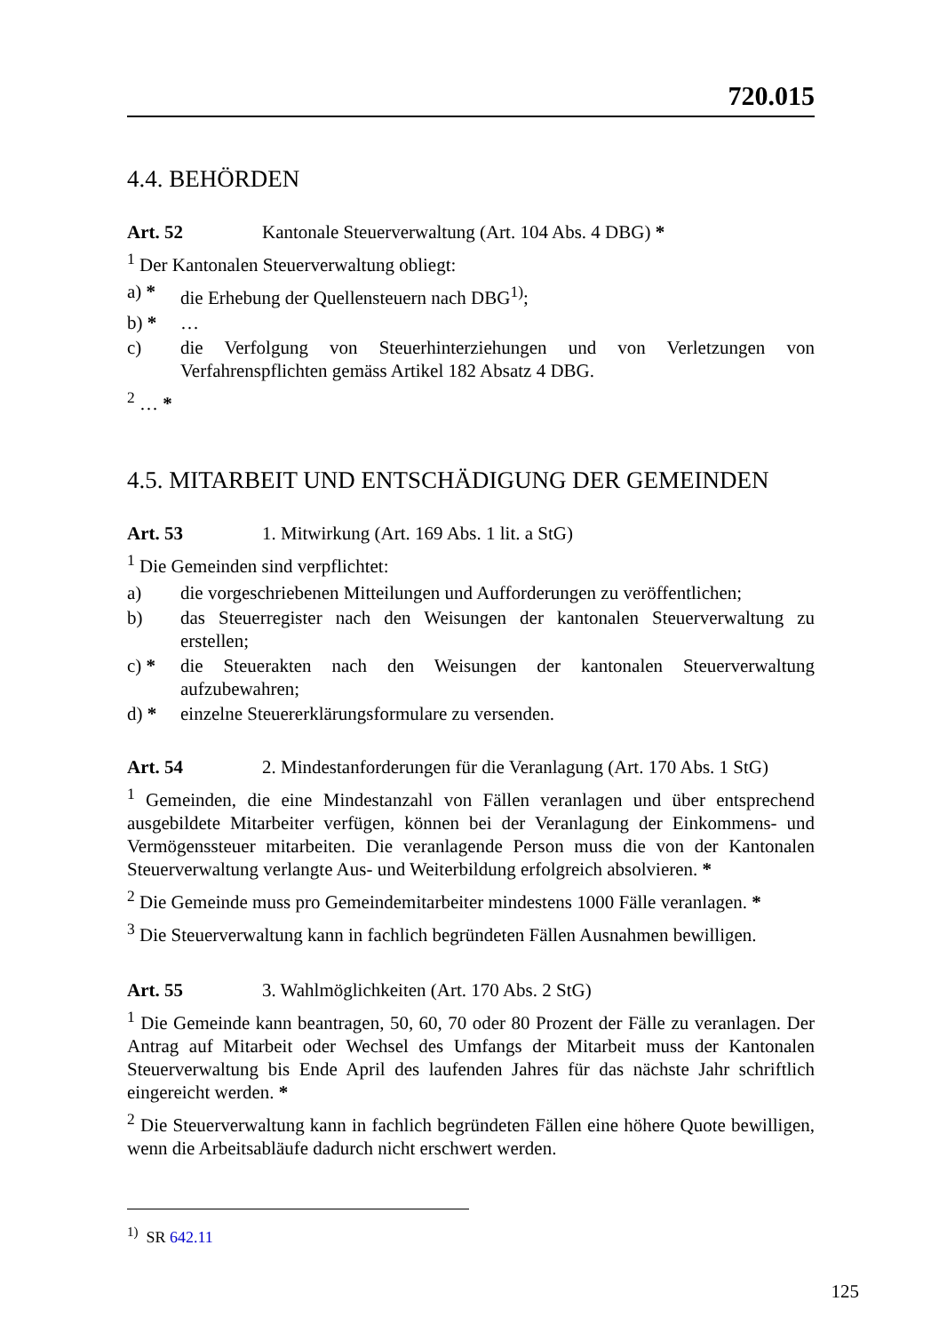720.015
4.4. BEHÖRDEN
Art. 52 Kantonale Steuerverwaltung (Art. 104 Abs. 4 DBG) *
<sup>1</sup> Der Kantonalen Steuerverwaltung obliegt:
a) * die Erhebung der Quellensteuern nach DBG<sup>1)</sup>;
b) * …
c) die Verfolgung von Steuerhinterziehungen und von Verletzungen von Verfahrenspflichten gemäss Artikel 182 Absatz 4 DBG.
<sup>2</sup> … *
4.5. MITARBEIT UND ENTSCHÄDIGUNG DER GEMEINDEN
Art. 53 1. Mitwirkung (Art. 169 Abs. 1 lit. a StG)
<sup>1</sup> Die Gemeinden sind verpflichtet:
a) die vorgeschriebenen Mitteilungen und Aufforderungen zu veröffentlichen;
b) das Steuerregister nach den Weisungen der kantonalen Steuerverwaltung zu erstellen;
c) * die Steuerakten nach den Weisungen der kantonalen Steuerverwaltung aufzubewahren;
d) * einzelne Steuererklärungsformulare zu versenden.
Art. 54 2. Mindestanforderungen für die Veranlagung (Art. 170 Abs. 1 StG)
<sup>1</sup> Gemeinden, die eine Mindestanzahl von Fällen veranlagen und über entsprechend ausgebildete Mitarbeiter verfügen, können bei der Veranlagung der Einkommens- und Vermögenssteuer mitarbeiten. Die veranlagende Person muss die von der Kantonalen Steuerverwaltung verlangte Aus- und Weiterbildung erfolgreich absolvieren. *
<sup>2</sup> Die Gemeinde muss pro Gemeindemitarbeiter mindestens 1000 Fälle veranlagen. *
<sup>3</sup> Die Steuerverwaltung kann in fachlich begründeten Fällen Ausnahmen bewilligen.
Art. 55 3. Wahlmöglichkeiten (Art. 170 Abs. 2 StG)
<sup>1</sup> Die Gemeinde kann beantragen, 50, 60, 70 oder 80 Prozent der Fälle zu veranlagen. Der Antrag auf Mitarbeit oder Wechsel des Umfangs der Mitarbeit muss der Kantonalen Steuerverwaltung bis Ende April des laufenden Jahres für das nächste Jahr schriftlich eingereicht werden. *
<sup>2</sup> Die Steuerverwaltung kann in fachlich begründeten Fällen eine höhere Quote bewilligen, wenn die Arbeitsabläufe dadurch nicht erschwert werden.
<sup>1)</sup> SR 642.11
125